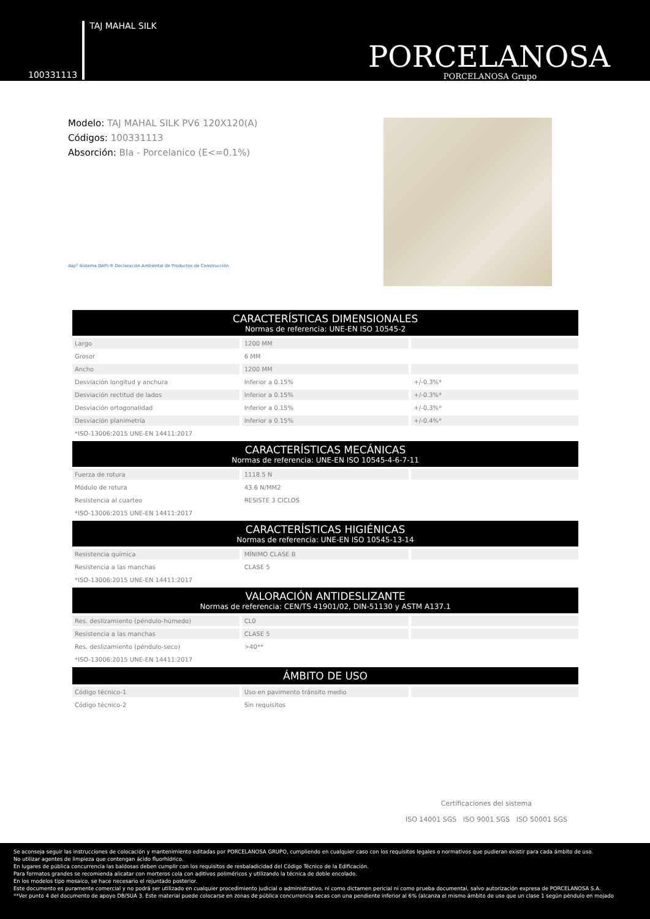100331113 TAJ MAHAL SILK
PORCELANOSA
PORCELANOSA Grupo
Modelo: TAJ MAHAL SILK PV6 120X120(A)
Códigos: 100331113
Absorción: BIa - Porcelanico (E<=0.1%)
dap<sup>c</sup> Sistema DAPc® Declaración Ambiental de Productos de Construcción
| CARACTERÍSTICAS DIMENSIONALES Normas de referencia: UNE-EN ISO 10545-2 | | |
| --- | --- | --- |
| Largo | 1200 MM | |
| Grosor | 6 MM | |
| Ancho | 1200 MM | |
| Desviación longitud y anchura | Inferior a 0.15% | +/-0.3%* |
| Desviación rectitud de lados | Inferior a 0.15% | +/-0.3%* |
| Desviación ortogonalidad | Inferior a 0.15% | +/-0.3%* |
| Desviación planimetría | Inferior a 0.15% | +/-0.4%* |
| *ISO-13006:2015 UNE-EN 14411:2017 | | |
| CARACTERÍSTICAS MECÁNICAS Normas de referencia: UNE-EN ISO 10545-4-6-7-11 | | |
| Fuerza de rotura | 1118.5 N | |
| Módulo de rotura | 43.6 N/MM2 | |
| Resistencia al cuarteo | RESISTE 3 CICLOS | |
| *ISO-13006:2015 UNE-EN 14411:2017 | | |
| CARACTERÍSTICAS HIGIÉNICAS Normas de referencia: UNE-EN ISO 10545-13-14 | | |
| Resistencia química | MÍNIMO CLASE B | |
| Resistencia a las manchas | CLASE 5 | |
| *ISO-13006:2015 UNE-EN 14411:2017 | | |
| VALORACIÓN ANTIDESLIZANTE Normas de referencia: CEN/TS 41901/02, DIN-51130 y ASTM A137.1 | | |
| Res. deslizamiento (péndulo-húmedo) | CL0 | |
| Resistencia a las manchas | CLASE 5 | |
| Res. deslizamiento (péndulo-seco) | >40** | |
| *ISO-13006:2015 UNE-EN 14411:2017 | | |
| ÁMBITO DE USO | | |
| Código técnico-1 | Uso en pavimento tránsito medio | |
| Código técnico-2 | Sin requisitos | |
Certificaciones del sistema
ISO 14001 SGS ISO 9001 SGS ISO 50001 SGS
Se aconseja seguir las instrucciones de colocación y mantenimiento editadas por PORCELANOSA GRUPO, cumpliendo en cualquier caso con los requisitos legales o normativos que pudieran existir para cada ámbito de uso.
No utilizar agentes de limpieza que contengan ácido fluorhídrico.
En lugares de pública concurrencia las baldosas deben cumplir con los requisitos de resbaladicidad del Código Técnico de la Edificación.
Para formatos grandes se recomienda alicatar con morteros cola con aditivos poliméricos y utilizando la técnica de doble encolado.
En los modelos tipo mosaico, se hace necesario el rejuntado posterior.
Este documento es puramente comercial y no podrá ser utilizado en cualquier procedimiento judicial o administrativo, ni como dictamen pericial ni como prueba documental, salvo autorización expresa de PORCELANOSA S.A.
**Ver punto 4 del documento de apoyo DB/SUA 3. Este material puede colocarse en zonas de pública concurrencia secas con una pendiente inferior al 6% (alcanza el mismo ámbito de uso que un clase 1 según péndulo en mojado